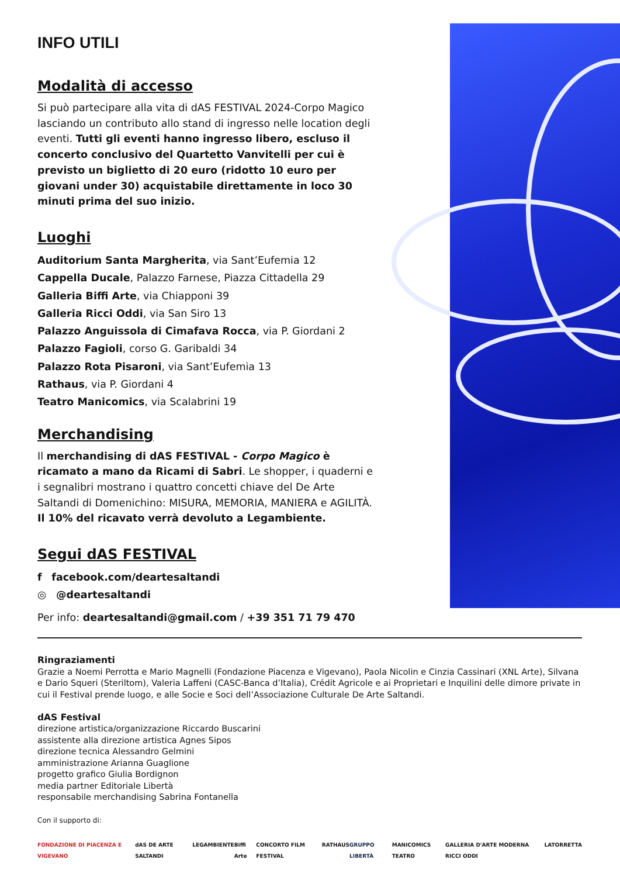INFO UTILI
Modalità di accesso
Si può partecipare alla vita di dAS FESTIVAL 2024-Corpo Magico lasciando un contributo allo stand di ingresso nelle location degli eventi. Tutti gli eventi hanno ingresso libero, escluso il concerto conclusivo del Quartetto Vanvitelli per cui è previsto un biglietto di 20 euro (ridotto 10 euro per giovani under 30) acquistabile direttamente in loco 30 minuti prima del suo inizio.
Luoghi
Auditorium Santa Margherita, via Sant’Eufemia 12
Cappella Ducale, Palazzo Farnese, Piazza Cittadella 29
Galleria Biffi Arte, via Chiapponi 39
Galleria Ricci Oddi, via San Siro 13
Palazzo Anguissola di Cimafava Rocca, via P. Giordani 2
Palazzo Fagioli, corso G. Garibaldi 34
Palazzo Rota Pisaroni, via Sant’Eufemia 13
Rathaus, via P. Giordani 4
Teatro Manicomics, via Scalabrini 19
Merchandising
Il merchandising di dAS FESTIVAL - Corpo Magico è ricamato a mano da Ricami di Sabri. Le shopper, i quaderni e i segnalibri mostrano i quattro concetti chiave del De Arte Saltandi di Domenichino: MISURA, MEMORIA, MANIERA e AGILITÀ.
Il 10% del ricavato verrà devoluto a Legambiente.
Segui dAS FESTIVAL
f facebook.com/deartesaltandi
◎ @deartesaltandi
Per info: deartesaltandi@gmail.com / +39 351 71 79 470
Ringraziamenti
Grazie a Noemi Perrotta e Mario Magnelli (Fondazione Piacenza e Vigevano), Paola Nicolin e Cinzia Cassinari (XNL Arte), Silvana e Dario Squeri (Steriltom), Valeria Laffeni (CASC-Banca d’Italia), Crédit Agricole e ai Proprietari e Inquilini delle dimore private in cui il Festival prende luogo, e alle Socie e Soci dell’Associazione Culturale De Arte Saltandi.
dAS Festival
direzione artistica/organizzazione Riccardo Buscarini
assistente alla direzione artistica Agnes Sipos
direzione tecnica Alessandro Gelmini
amministrazione Arianna Guaglione
progetto grafico Giulia Bordignon
media partner Editoriale Libertà
responsabile merchandising Sabrina Fontanella
Con il supporto di:
FONDAZIONE DI PIACENZA E VIGEVANO dAS DE ARTE SALTANDI LEGAMBIENTE Biffi Arte CONCORTO FILM FESTIVAL RATHAUS GRUPPO LIBERTÀ MANICOMICS TEATRO GALLERIA D'ARTE MODERNA RICCI ODDI LATORRETTA